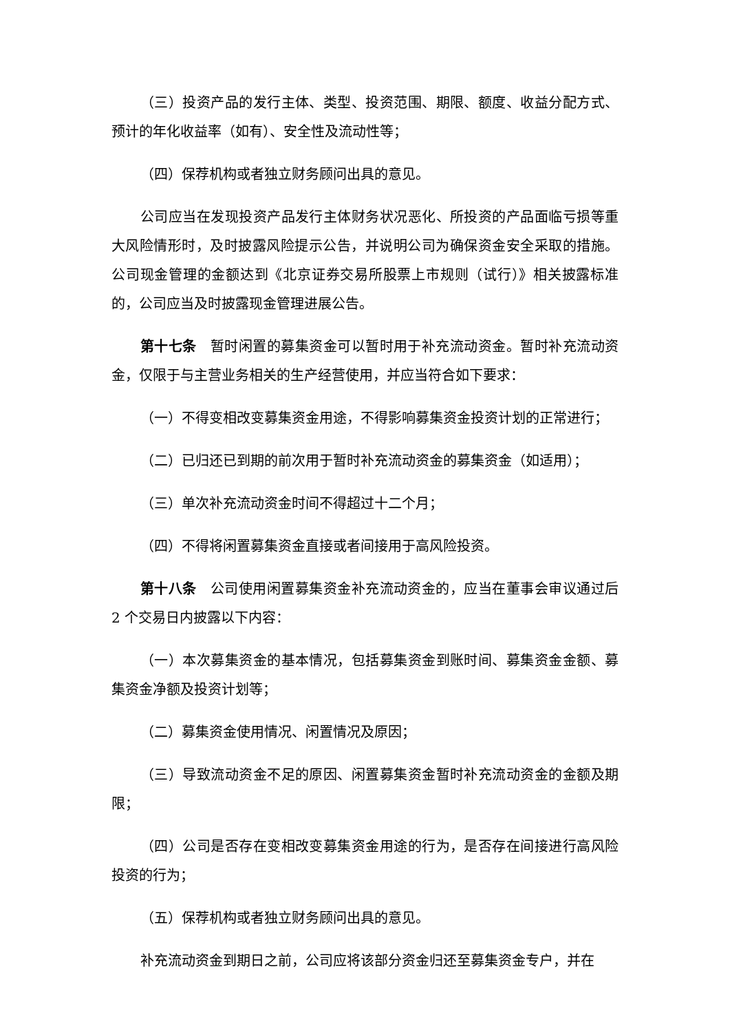（三）投资产品的发行主体、类型、投资范围、期限、额度、收益分配方式、预计的年化收益率（如有）、安全性及流动性等；
（四）保荐机构或者独立财务顾问出具的意见。
公司应当在发现投资产品发行主体财务状况恶化、所投资的产品面临亏损等重大风险情形时，及时披露风险提示公告，并说明公司为确保资金安全采取的措施。公司现金管理的金额达到《北京证券交易所股票上市规则（试行）》相关披露标准的，公司应当及时披露现金管理进展公告。
第十七条 暂时闲置的募集资金可以暂时用于补充流动资金。暂时补充流动资金，仅限于与主营业务相关的生产经营使用，并应当符合如下要求：
（一）不得变相改变募集资金用途，不得影响募集资金投资计划的正常进行；
（二）已归还已到期的前次用于暂时补充流动资金的募集资金（如适用）；
（三）单次补充流动资金时间不得超过十二个月；
（四）不得将闲置募集资金直接或者间接用于高风险投资。
第十八条 公司使用闲置募集资金补充流动资金的，应当在董事会审议通过后 2 个交易日内披露以下内容：
（一）本次募集资金的基本情况，包括募集资金到账时间、募集资金金额、募集资金净额及投资计划等；
（二）募集资金使用情况、闲置情况及原因；
（三）导致流动资金不足的原因、闲置募集资金暂时补充流动资金的金额及期限；
（四）公司是否存在变相改变募集资金用途的行为，是否存在间接进行高风险投资的行为；
（五）保荐机构或者独立财务顾问出具的意见。
补充流动资金到期日之前，公司应将该部分资金归还至募集资金专户，并在